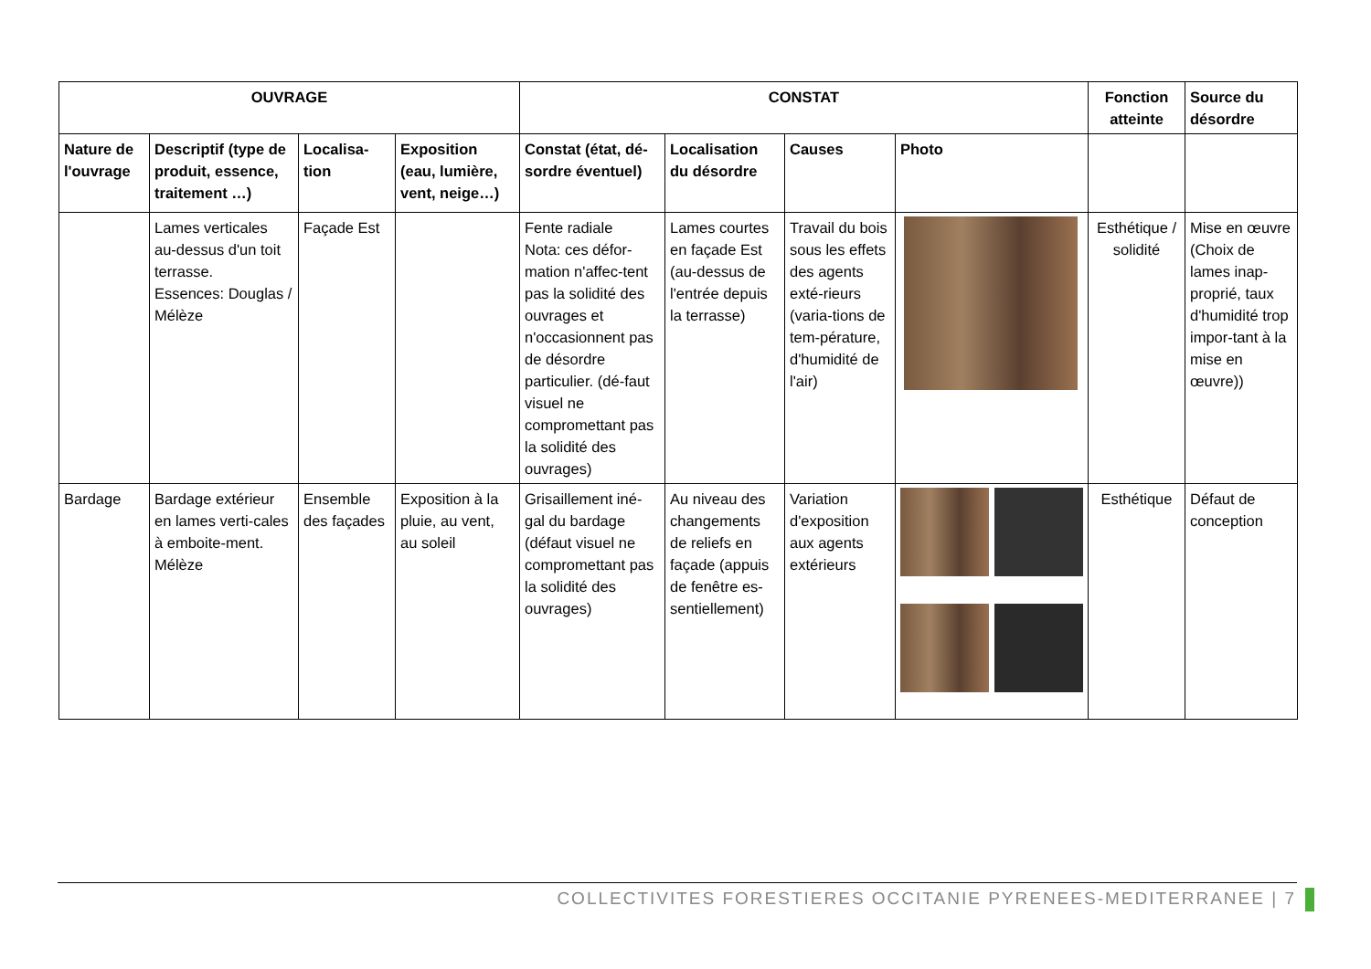| OUVRAGE | | | | CONSTAT | | | | Fonction atteinte | Source du désordre |
| --- | --- | --- | --- | --- | --- | --- | --- | --- | --- |
| Nature de l'ouvrage | Descriptif (type de produit, essence, traitement …) | Localisa-tion | Exposition (eau, lumière, vent, neige…) | Constat (état, dé-sordre éventuel) | Localisation du désordre | Causes | Photo | | |
| | Lames verticales au-dessus d'un toit terrasse. Essences: Douglas / Mélèze | Façade Est | | Fente radiale Nota: ces défor-mation n'affec-tent pas la solidité des ouvrages et n'occasionnent pas de désordre particulier. (dé-faut visuel ne compromettant pas la solidité des ouvrages) | Lames courtes en façade Est (au-dessus de l'entrée depuis la terrasse) | Travail du bois sous les effets des agents exté-rieurs (varia-tions de tem-pérature, d'humidité de l'air) | | Esthétique / solidité | Mise en œuvre (Choix de lames inap-proprié, taux d'humidité trop impor-tant à la mise en œuvre)) |
| Bardage | Bardage extérieur en lames verti-cales à emboite-ment. Mélèze | Ensemble des façades | Exposition à la pluie, au vent, au soleil | Grisaillement iné-gal du bardage (défaut visuel ne compromettant pas la solidité des ouvrages) | Au niveau des changements de reliefs en façade (appuis de fenêtre es-sentiellement) | Variation d'exposition aux agents extérieurs | | Esthétique | Défaut de conception |
COLLECTIVITES FORESTIERES OCCITANIE PYRENEES-MEDITERRANEE | 7